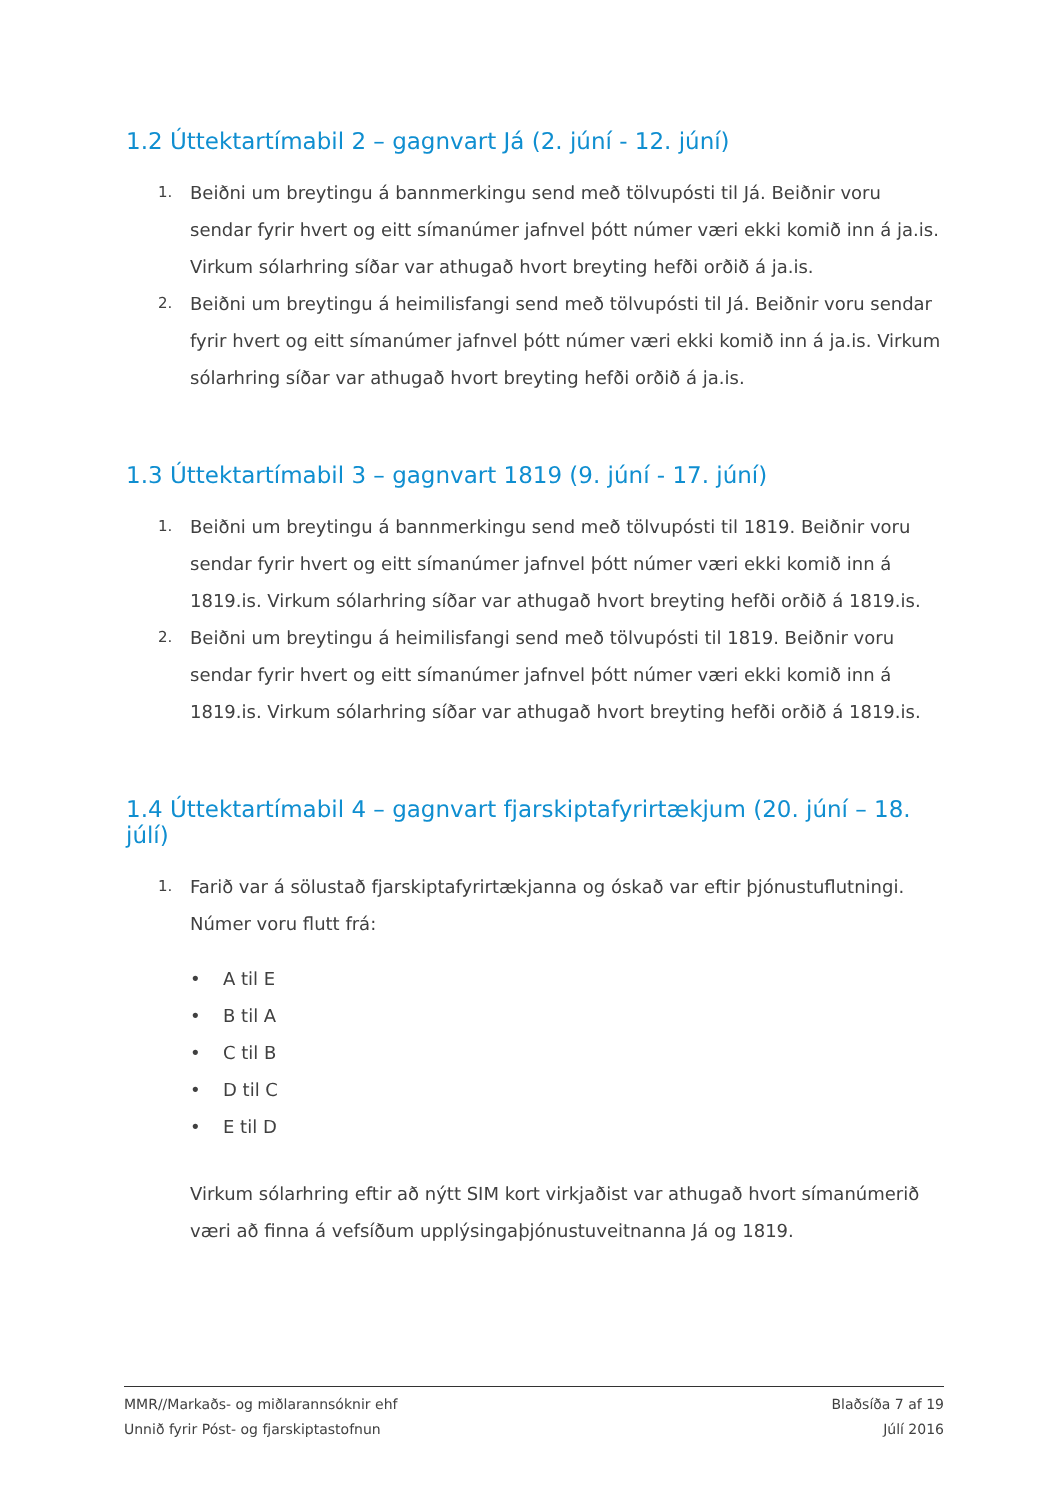1.2 Úttektartímabil 2 – gagnvart Já (2. júní - 12. júní)
1.
Beiðni um breytingu á bannmerkingu send með tölvupósti til Já. Beiðnir voru sendar fyrir hvert og eitt símanúmer jafnvel þótt númer væri ekki komið inn á ja.is. Virkum sólarhring síðar var athugað hvort breyting hefði orðið á ja.is.
2.
Beiðni um breytingu á heimilisfangi send með tölvupósti til Já. Beiðnir voru sendar fyrir hvert og eitt símanúmer jafnvel þótt númer væri ekki komið inn á ja.is. Virkum sólarhring síðar var athugað hvort breyting hefði orðið á ja.is.
1.3 Úttektartímabil 3 – gagnvart 1819 (9. júní - 17. júní)
1.
Beiðni um breytingu á bannmerkingu send með tölvupósti til 1819. Beiðnir voru sendar fyrir hvert og eitt símanúmer jafnvel þótt númer væri ekki komið inn á 1819.is. Virkum sólarhring síðar var athugað hvort breyting hefði orðið á 1819.is.
2.
Beiðni um breytingu á heimilisfangi send með tölvupósti til 1819. Beiðnir voru sendar fyrir hvert og eitt símanúmer jafnvel þótt númer væri ekki komið inn á 1819.is. Virkum sólarhring síðar var athugað hvort breyting hefði orðið á 1819.is.
1.4 Úttektartímabil 4 – gagnvart fjarskiptafyrirtækjum (20. júní – 18. júlí)
1.
Farið var á sölustað fjarskiptafyrirtækjanna og óskað var eftir þjónustuflutningi. Númer voru flutt frá:
• A til E
• B til A
• C til B
• D til C
• E til D
Virkum sólarhring eftir að nýtt SIM kort virkjaðist var athugað hvort símanúmerið væri að finna á vefsíðum upplýsingaþjónustuveitnanna Já og 1819.
MMR//Markaðs- og miðlarannsóknir ehf
Unnið fyrir Póst- og fjarskiptastofnun
Blaðsíða 7 af 19
Júlí 2016